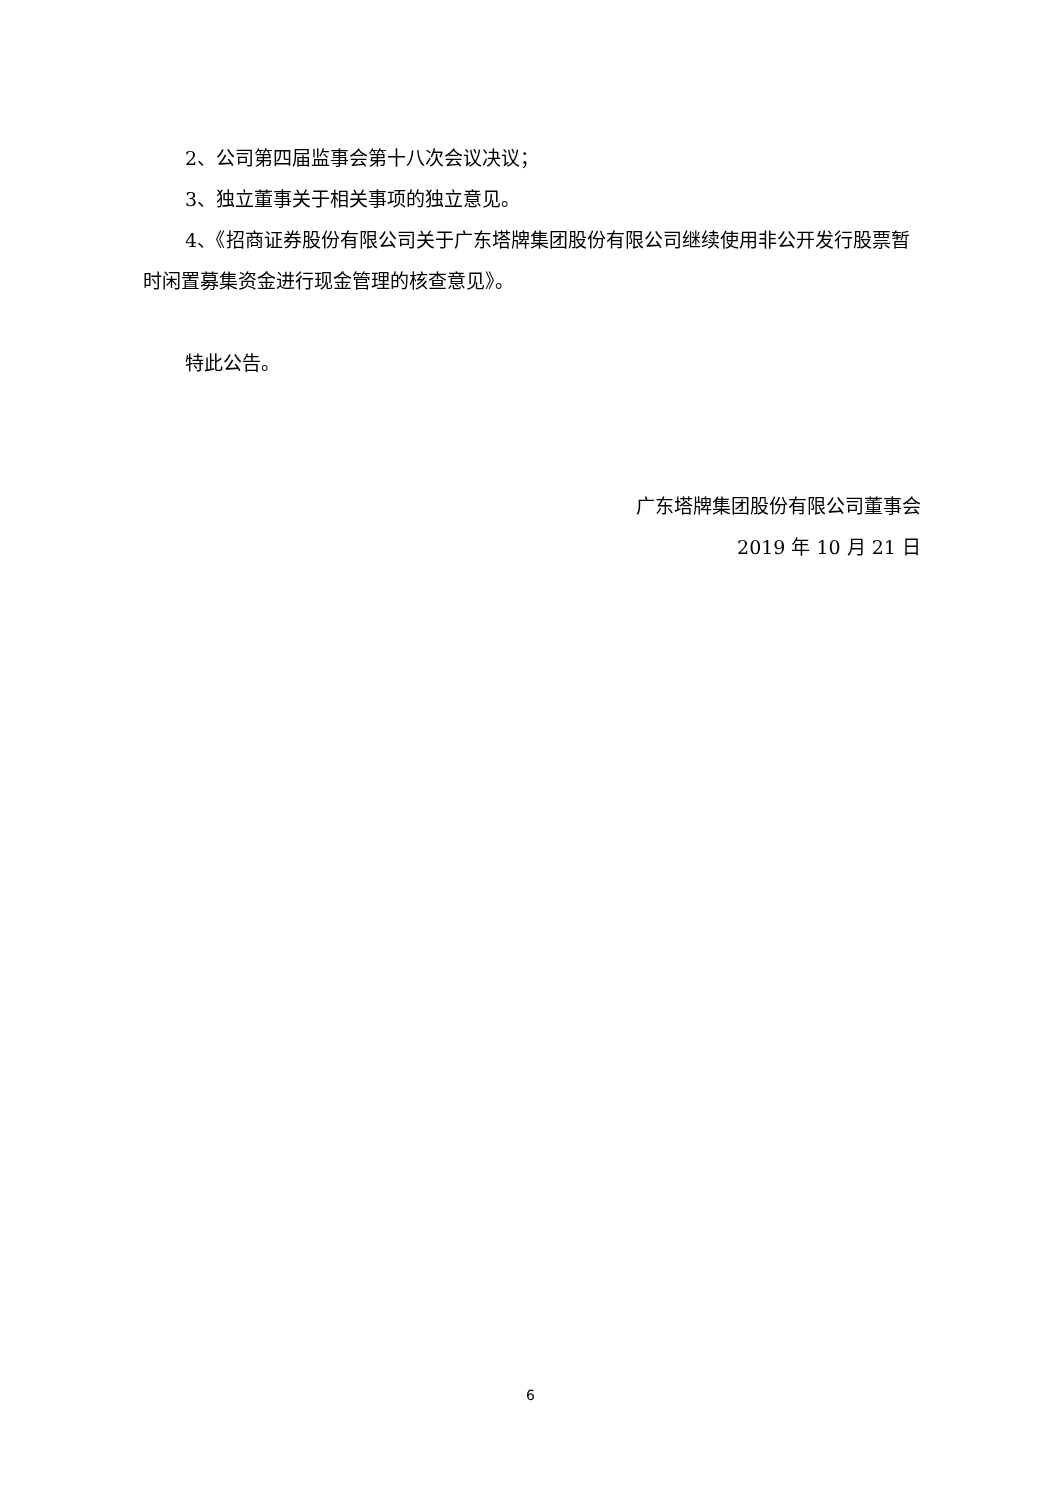2、公司第四届监事会第十八次会议决议；
3、独立董事关于相关事项的独立意见。
4、《招商证券股份有限公司关于广东塔牌集团股份有限公司继续使用非公开发行股票暂时闲置募集资金进行现金管理的核查意见》。
特此公告。
广东塔牌集团股份有限公司董事会
2019 年 10 月 21 日
6